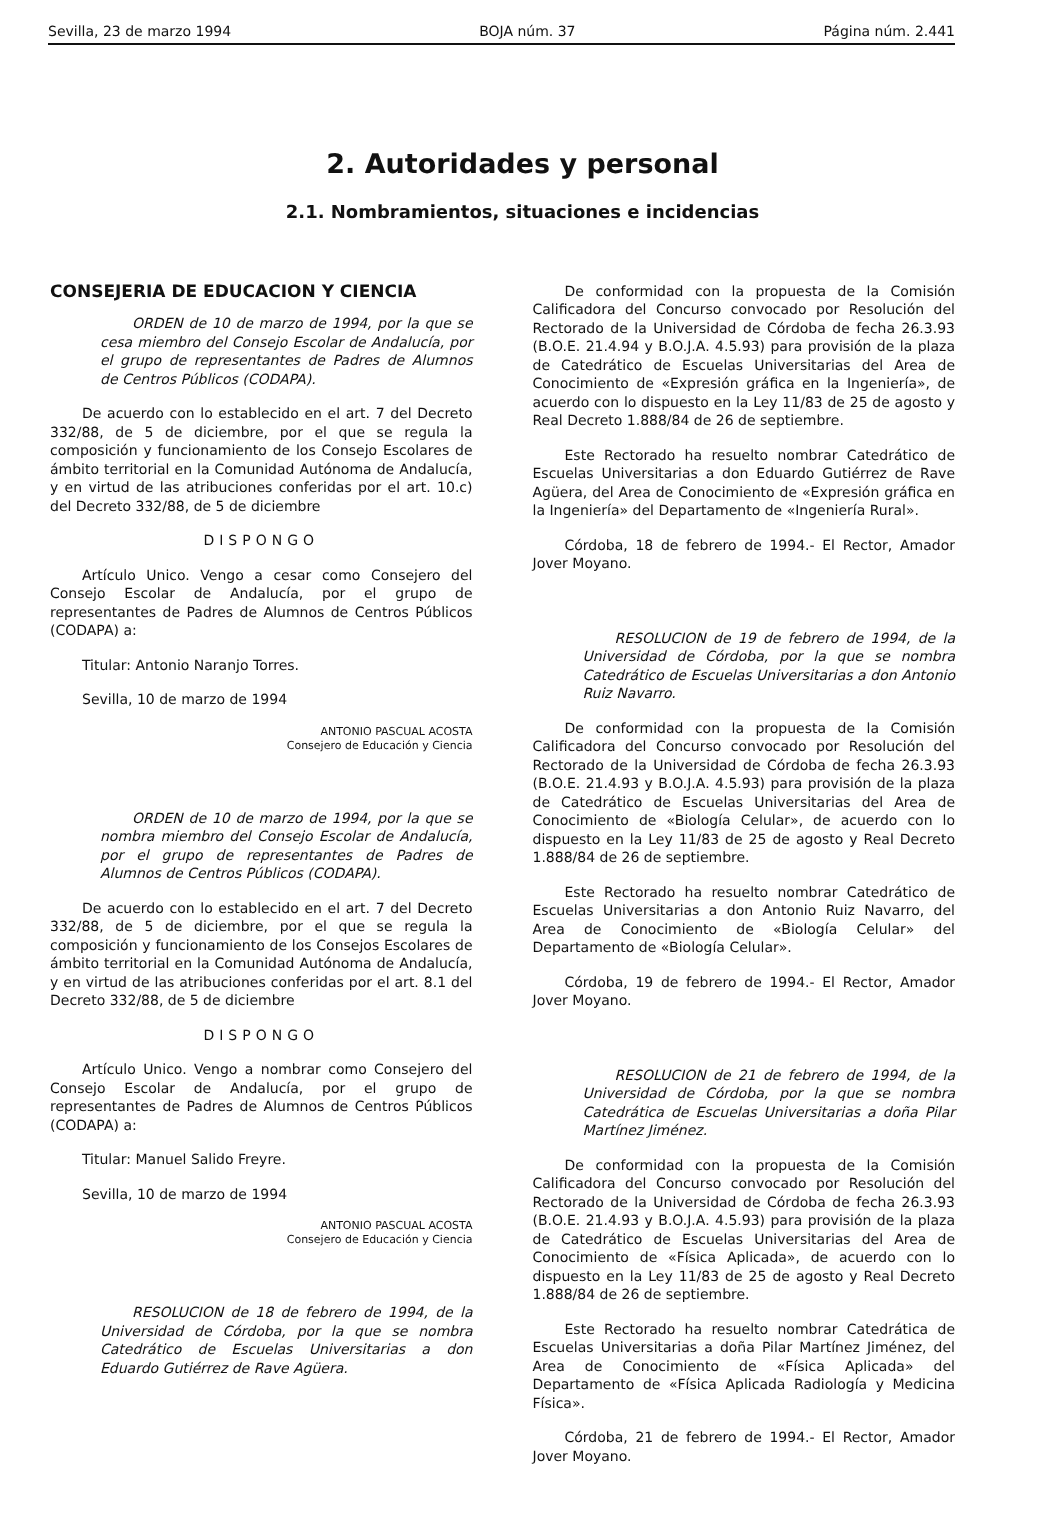Sevilla, 23 de marzo 1994 BOJA núm. 37 Página núm. 2.441
2. Autoridades y personal
2.1. Nombramientos, situaciones e incidencias
CONSEJERIA DE EDUCACION Y CIENCIA
ORDEN de 10 de marzo de 1994, por la que se cesa miembro del Consejo Escolar de Andalucía, por el grupo de representantes de Padres de Alumnos de Centros Públicos (CODAPA).
De acuerdo con lo establecido en el art. 7 del Decreto 332/88, de 5 de diciembre, por el que se regula la composición y funcionamiento de los Consejo Escolares de ámbito territorial en la Comunidad Autónoma de Andalucía, y en virtud de las atribuciones conferidas por el art. 10.c) del Decreto 332/88, de 5 de diciembre
DISPONGO
Artículo Unico. Vengo a cesar como Consejero del Consejo Escolar de Andalucía, por el grupo de representantes de Padres de Alumnos de Centros Públicos (CODAPA) a:
Titular: Antonio Naranjo Torres.
Sevilla, 10 de marzo de 1994
ANTONIO PASCUAL ACOSTA
Consejero de Educación y Ciencia
ORDEN de 10 de marzo de 1994, por la que se nombra miembro del Consejo Escolar de Andalucía, por el grupo de representantes de Padres de Alumnos de Centros Públicos (CODAPA).
De acuerdo con lo establecido en el art. 7 del Decreto 332/88, de 5 de diciembre, por el que se regula la composición y funcionamiento de los Consejos Escolares de ámbito territorial en la Comunidad Autónoma de Andalucía, y en virtud de las atribuciones conferidas por el art. 8.1 del Decreto 332/88, de 5 de diciembre
DISPONGO
Artículo Unico. Vengo a nombrar como Consejero del Consejo Escolar de Andalucía, por el grupo de representantes de Padres de Alumnos de Centros Públicos (CODAPA) a:
Titular: Manuel Salido Freyre.
Sevilla, 10 de marzo de 1994
ANTONIO PASCUAL ACOSTA
Consejero de Educación y Ciencia
RESOLUCION de 18 de febrero de 1994, de la Universidad de Córdoba, por la que se nombra Catedrático de Escuelas Universitarias a don Eduardo Gutiérrez de Rave Agüera.
De conformidad con la propuesta de la Comisión Calificadora del Concurso convocado por Resolución del Rectorado de la Universidad de Córdoba de fecha 26.3.93 (B.O.E. 21.4.94 y B.O.J.A. 4.5.93) para provisión de la plaza de Catedrático de Escuelas Universitarias del Area de Conocimiento de «Expresión gráfica en la Ingeniería», de acuerdo con lo dispuesto en la Ley 11/83 de 25 de agosto y Real Decreto 1.888/84 de 26 de septiembre.
Este Rectorado ha resuelto nombrar Catedrático de Escuelas Universitarias a don Eduardo Gutiérrez de Rave Agüera, del Area de Conocimiento de «Expresión gráfica en la Ingeniería» del Departamento de «Ingeniería Rural».
Córdoba, 18 de febrero de 1994.- El Rector, Amador Jover Moyano.
RESOLUCION de 19 de febrero de 1994, de la Universidad de Córdoba, por la que se nombra Catedrático de Escuelas Universitarias a don Antonio Ruiz Navarro.
De conformidad con la propuesta de la Comisión Calificadora del Concurso convocado por Resolución del Rectorado de la Universidad de Córdoba de fecha 26.3.93 (B.O.E. 21.4.93 y B.O.J.A. 4.5.93) para provisión de la plaza de Catedrático de Escuelas Universitarias del Area de Conocimiento de «Biología Celular», de acuerdo con lo dispuesto en la Ley 11/83 de 25 de agosto y Real Decreto 1.888/84 de 26 de septiembre.
Este Rectorado ha resuelto nombrar Catedrático de Escuelas Universitarias a don Antonio Ruiz Navarro, del Area de Conocimiento de «Biología Celular» del Departamento de «Biología Celular».
Córdoba, 19 de febrero de 1994.- El Rector, Amador Jover Moyano.
RESOLUCION de 21 de febrero de 1994, de la Universidad de Córdoba, por la que se nombra Catedrática de Escuelas Universitarias a doña Pilar Martínez Jiménez.
De conformidad con la propuesta de la Comisión Calificadora del Concurso convocado por Resolución del Rectorado de la Universidad de Córdoba de fecha 26.3.93 (B.O.E. 21.4.93 y B.O.J.A. 4.5.93) para provisión de la plaza de Catedrático de Escuelas Universitarias del Area de Conocimiento de «Física Aplicada», de acuerdo con lo dispuesto en la Ley 11/83 de 25 de agosto y Real Decreto 1.888/84 de 26 de septiembre.
Este Rectorado ha resuelto nombrar Catedrática de Escuelas Universitarias a doña Pilar Martínez Jiménez, del Area de Conocimiento de «Física Aplicada» del Departamento de «Física Aplicada Radiología y Medicina Física».
Córdoba, 21 de febrero de 1994.- El Rector, Amador Jover Moyano.